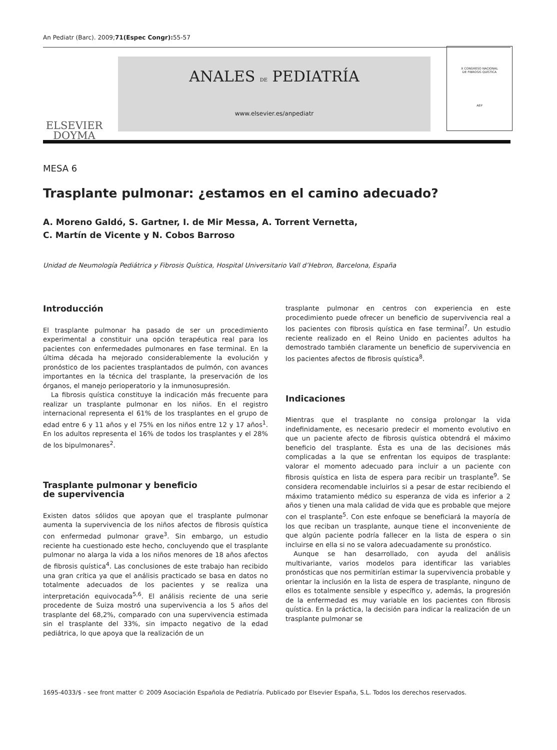An Pediatr (Barc). 2009;71(Espec Congr): 55-57
ELSEVIER
DOYMA
ANALES DE PEDIATRÍA
www.elsevier.es/anpediatr
MESA 6
Trasplante pulmonar: ¿estamos en el camino adecuado?
A. Moreno Galdó, S. Gartner, I. de Mir Messa, A. Torrent Vernetta,
C. Martín de Vicente y N. Cobos Barroso
Unidad de Neumología Pediátrica y Fibrosis Quística, Hospital Universitario Vall d’Hebron, Barcelona, España
Introducción
El trasplante pulmonar ha pasado de ser un procedimiento experimental a constituir una opción terapéutica real para los pacientes con enfermedades pulmonares en fase terminal. En la última década ha mejorado considerablemente la evolución y pronóstico de los pacientes trasplantados de pulmón, con avances importantes en la técnica del trasplante, la preservación de los órganos, el manejo perioperatorio y la inmunosupresión.
La fibrosis quística constituye la indicación más frecuente para realizar un trasplante pulmonar en los niños. En el registro internacional representa el 61% de los trasplantes en el grupo de edad entre 6 y 11 años y el 75% en los niños entre 12 y 17 años<sup>1</sup>. En los adultos representa el 16% de todos los trasplantes y el 28% de los bipulmonares<sup>2</sup>.
Trasplante pulmonar y beneficio
de supervivencia
Existen datos sólidos que apoyan que el trasplante pulmonar aumenta la supervivencia de los niños afectos de fibrosis quística con enfermedad pulmonar grave<sup>3</sup>. Sin embargo, un estudio reciente ha cuestionado este hecho, concluyendo que el trasplante pulmonar no alarga la vida a los niños menores de 18 años afectos de fibrosis quística<sup>4</sup>. Las conclusiones de este trabajo han recibido una gran crítica ya que el análisis practicado se basa en datos no totalmente adecuados de los pacientes y se realiza una interpretación equivocada<sup>5,6</sup>. El análisis reciente de una serie procedente de Suiza mostró una supervivencia a los 5 años del trasplante del 68,2%, comparado con una supervivencia estimada sin el trasplante del 33%, sin impacto negativo de la edad pediátrica, lo que apoya que la realización de un
trasplante pulmonar en centros con experiencia en este procedimiento puede ofrecer un beneficio de supervivencia real a los pacientes con fibrosis quística en fase terminal<sup>7</sup>. Un estudio reciente realizado en el Reino Unido en pacientes adultos ha demostrado también claramente un beneficio de supervivencia en los pacientes afectos de fibrosis quística<sup>8</sup>.
Indicaciones
Mientras que el trasplante no consiga prolongar la vida indefinidamente, es necesario predecir el momento evolutivo en que un paciente afecto de fibrosis quística obtendrá el máximo beneficio del trasplante. Ésta es una de las decisiones más complicadas a la que se enfrentan los equipos de trasplante: valorar el momento adecuado para incluir a un paciente con fibrosis quística en lista de espera para recibir un trasplante<sup>9</sup>. Se considera recomendable incluirlos si a pesar de estar recibiendo el máximo tratamiento médico su esperanza de vida es inferior a 2 años y tienen una mala calidad de vida que es probable que mejore con el trasplante<sup>5</sup>. Con este enfoque se beneficiará la mayoría de los que reciban un trasplante, aunque tiene el inconveniente de que algún paciente podría fallecer en la lista de espera o sin incluirse en ella si no se valora adecuadamente su pronóstico.
Aunque se han desarrollado, con ayuda del análisis multivariante, varios modelos para identificar las variables pronósticas que nos permitirían estimar la supervivencia probable y orientar la inclusión en la lista de espera de trasplante, ninguno de ellos es totalmente sensible y específico y, además, la progresión de la enfermedad es muy variable en los pacientes con fibrosis quística. En la práctica, la decisión para indicar la realización de un trasplante pulmonar se
X CONGRESO NACIONAL
DE FIBROSIS QUÍSTICA
AEP
1695-4033/$ - see front matter © 2009 Asociación Española de Pediatría. Publicado por Elsevier España, S.L. Todos los derechos reservados.